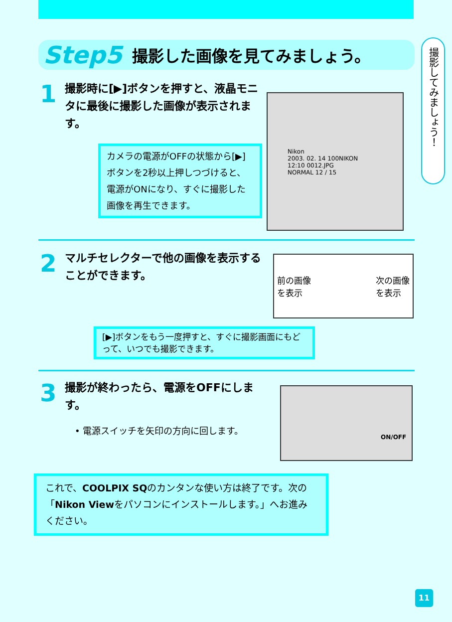Step5 撮影した画像を見てみましょう。
撮影してみましょう！
1
撮影時に[▶]ボタンを押すと、液晶モニタに最後に撮影した画像が表示されます。
カメラの電源がOFFの状態から[▶]ボタンを2秒以上押しつづけると、電源がONになり、すぐに撮影した画像を再生できます。
Nikon
2003. 02. 14 100NIKON
12:10 0012.JPG
NORMAL 12 / 15
2
マルチセレクターで他の画像を表示することができます。
前の画像
を表示 次の画像
を表示
[▶]ボタンをもう一度押すと、すぐに撮影画面にもどって、いつでも撮影できます。
3
撮影が終わったら、電源をOFFにします。
• 電源スイッチを矢印の方向に回します。
ON/OFF
これで、COOLPIX SQのカンタンな使い方は終了です。次の「Nikon Viewをパソコンにインストールします。」へお進みください。
11